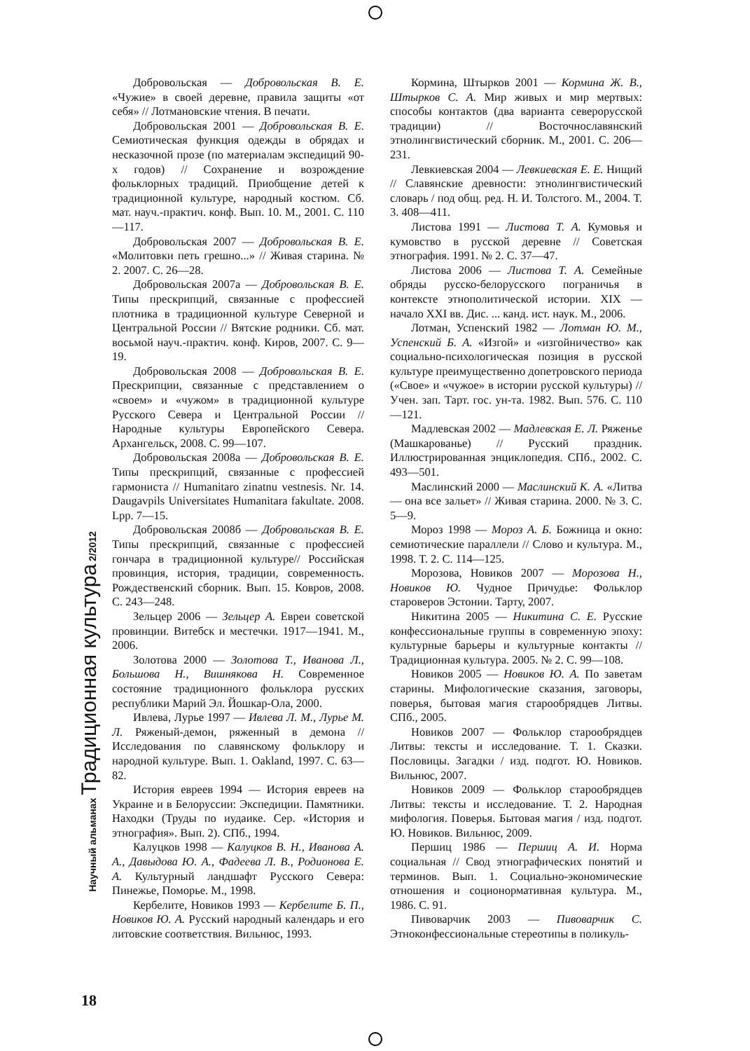Добровольская — Добровольская В. Е. «Чужие» в своей деревне, правила защиты «от себя» // Лотмановские чтения. В печати.
Добровольская 2001 — Добровольская В. Е. Семиотическая функция одежды в обрядах и несказочной прозе (по материалам экспедиций 90-х годов) // Сохранение и возрождение фольклорных традиций. Приобщение детей к традиционной культуре, народный костюм. Сб. мат. науч.-практич. конф. Вып. 10. М., 2001. С. 110—117.
Добровольская 2007 — Добровольская В. Е. «Молитовки петь грешно...» // Живая старина. № 2. 2007. С. 26—28.
Добровольская 2007а — Добровольская В. Е. Типы прескрипций, связанные с профессией плотника в традиционной культуре Северной и Центральной России // Вятские родники. Сб. мат. восьмой науч.-практич. конф. Киров, 2007. С. 9—19.
Добровольская 2008 — Добровольская В. Е. Прескрипции, связанные с представлением о «своем» и «чужом» в традиционной культуре Русского Севера и Центральной России // Народные культуры Европейского Севера. Архангельск, 2008. С. 99—107.
Добровольская 2008а — Добровольская В. Е. Типы прескрипций, связанные с профессией гармониста // Humanitaro zinatnu vestnesis. Nr. 14. Daugavpils Universitates Humanitara fakultate. 2008. Lpp. 7—15.
Добровольская 2008б — Добровольская В. Е. Типы прескрипций, связанные с профессией гончара в традиционной культуре// Российская провинция, история, традиции, современность. Рождественский сборник. Вып. 15. Ковров, 2008. С. 243—248.
Зельцер 2006 — Зельцер А. Евреи советской провинции. Витебск и местечки. 1917—1941. М., 2006.
Золотова 2000 — Золотова Т., Иванова Л., Большова Н., Вишнякова Н. Современное состояние традиционного фольклора русских республики Марий Эл. Йошкар-Ола, 2000.
Ивлева, Лурье 1997 — Ивлева Л. М., Лурье М. Л. Ряженый-демон, ряженный в демона // Исследования по славянскому фольклору и народной культуре. Вып. 1. Oakland, 1997. С. 63—82.
История евреев 1994 — История евреев на Украине и в Белоруссии: Экспедиции. Памятники. Находки (Труды по иудаике. Сер. «История и этнография». Вып. 2). СПб., 1994.
Калуцков 1998 — Калуцков В. Н., Иванова А. А., Давыдова Ю. А., Фадеева Л. В., Родионова Е. А. Культурный ландшафт Русского Севера: Пинежье, Поморье. М., 1998.
Кербелите, Новиков 1993 — Кербелите Б. П., Новиков Ю. А. Русский народный календарь и его литовские соответствия. Вильнюс, 1993.
Кормина, Штырков 2001 — Кормина Ж. В., Штырков С. А. Мир живых и мир мертвых: способы контактов (два варианта северорусской традиции) // Восточнославянский этнолингвистический сборник. М., 2001. С. 206—231.
Левкиевская 2004 — Левкиевская Е. Е. Нищий // Славянские древности: этнолингвистический словарь / под общ. ред. Н. И. Толстого. М., 2004. Т. 3. 408—411.
Листова 1991 — Листова Т. А. Кумовья и кумовство в русской деревне // Советская этнография. 1991. № 2. С. 37—47.
Листова 2006 — Листова Т. А. Семейные обряды русско-белорусского пограничья в контексте этнополитической истории. XIX — начало XXI вв. Дис. ... канд. ист. наук. М., 2006.
Лотман, Успенский 1982 — Лотман Ю. М., Успенский Б. А. «Изгой» и «изгойничество» как социально-психологическая позиция в русской культуре преимущественно допетровского периода («Свое» и «чужое» в истории русской культуры) // Учен. зап. Тарт. гос. ун-та. 1982. Вып. 576. С. 110—121.
Мадлевская 2002 — Мадлевская Е. Л. Ряженье (Машкарованье) // Русский праздник. Иллюстрированная энциклопедия. СПб., 2002. С. 493—501.
Маслинский 2000 — Маслинский К. А. «Литва — она все зальет» // Живая старина. 2000. № 3. С. 5—9.
Мороз 1998 — Мороз А. Б. Божница и окно: семиотические параллели // Слово и культура. М., 1998. Т. 2. С. 114—125.
Морозова, Новиков 2007 — Морозова Н., Новиков Ю. Чудное Причудье: Фольклор староверов Эстонии. Тарту, 2007.
Никитина 2005 — Никитина С. Е. Русские конфессиональные группы в современную эпоху: культурные барьеры и культурные контакты // Традиционная культура. 2005. № 2. С. 99—108.
Новиков 2005 — Новиков Ю. А. По заветам старины. Мифологические сказания, заговоры, поверья, бытовая магия старообрядцев Литвы. СПб., 2005.
Новиков 2007 — Фольклор старообрядцев Литвы: тексты и исследование. Т. 1. Сказки. Пословицы. Загадки / изд. подгот. Ю. Новиков. Вильнюс, 2007.
Новиков 2009 — Фольклор старообрядцев Литвы: тексты и исследование. Т. 2. Народная мифология. Поверья. Бытовая магия / изд. подгот. Ю. Новиков. Вильнюс, 2009.
Першиц 1986 — Першиц А. И. Норма социальная // Свод этнографических понятий и терминов. Вып. 1. Социально-экономические отношения и соционормативная культура. М., 1986. С. 91.
Пивоварчик 2003 — Пивоварчик С. Этноконфессиональные стереотипы в поликуль-
Научный альманах Традиционная культура 2/2012
18